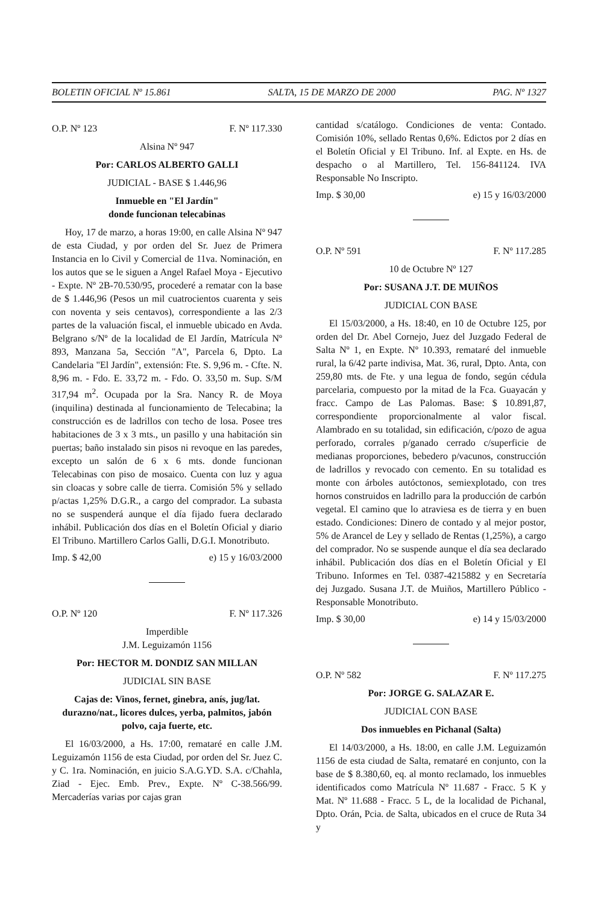BOLETIN OFICIAL Nº 15.861 SALTA, 15 DE MARZO DE 2000 PAG. Nº 1327
O.P. Nº 123 F. Nº 117.330
Alsina Nº 947
Por: CARLOS ALBERTO GALLI
JUDICIAL - BASE $ 1.446,96
Inmueble en "El Jardín"
donde funcionan telecabinas
Hoy, 17 de marzo, a horas 19:00, en calle Alsina Nº 947 de esta Ciudad, y por orden del Sr. Juez de Primera Instancia en lo Civil y Comercial de 11va. Nominación, en los autos que se le siguen a Angel Rafael Moya - Ejecutivo - Expte. Nº 2B-70.530/95, procederé a rematar con la base de $ 1.446,96 (Pesos un mil cuatrocientos cuarenta y seis con noventa y seis centavos), correspondiente a las 2/3 partes de la valuación fiscal, el inmueble ubicado en Avda. Belgrano s/Nº de la localidad de El Jardín, Matrícula Nº 893, Manzana 5a, Sección "A", Parcela 6, Dpto. La Candelaria "El Jardín", extensión: Fte. S. 9,96 m. - Cfte. N. 8,96 m. - Fdo. E. 33,72 m. - Fdo. O. 33,50 m. Sup. S/M 317,94 m<sup>2</sup>. Ocupada por la Sra. Nancy R. de Moya (inquilina) destinada al funcionamiento de Telecabina; la construcción es de ladrillos con techo de losa. Posee tres habitaciones de 3 x 3 mts., un pasillo y una habitación sin puertas; baño instalado sin pisos ni revoque en las paredes, excepto un salón de 6 x 6 mts. donde funcionan Telecabinas con piso de mosaico. Cuenta con luz y agua sin cloacas y sobre calle de tierra. Comisión 5% y sellado p/actas 1,25% D.G.R., a cargo del comprador. La subasta no se suspenderá aunque el día fijado fuera declarado inhábil. Publicación dos días en el Boletín Oficial y diario El Tribuno. Martillero Carlos Galli, D.G.I. Monotributo.
Imp. $ 42,00 e) 15 y 16/03/2000
O.P. Nº 120 F. Nº 117.326
Imperdible
J.M. Leguizamón 1156
Por: HECTOR M. DONDIZ SAN MILLAN
JUDICIAL SIN BASE
Cajas de: Vinos, fernet, ginebra, anís, jug/lat. durazno/nat., licores dulces, yerba, palmitos, jabón polvo, caja fuerte, etc.
El 16/03/2000, a Hs. 17:00, remataré en calle J.M. Leguizamón 1156 de esta Ciudad, por orden del Sr. Juez C. y C. 1ra. Nominación, en juicio S.A.G.YD. S.A. c/Chahla, Ziad - Ejec. Emb. Prev., Expte. Nº C-38.566/99. Mercaderías varias por cajas gran
cantidad s/catálogo. Condiciones de venta: Contado. Comisión 10%, sellado Rentas 0,6%. Edictos por 2 días en el Boletín Oficial y El Tribuno. Inf. al Expte. en Hs. de despacho o al Martillero, Tel. 156-841124. IVA Responsable No Inscripto.
Imp. $ 30,00 e) 15 y 16/03/2000
O.P. Nº 591 F. Nº 117.285
10 de Octubre Nº 127
Por: SUSANA J.T. DE MUIÑOS
JUDICIAL CON BASE
El 15/03/2000, a Hs. 18:40, en 10 de Octubre 125, por orden del Dr. Abel Cornejo, Juez del Juzgado Federal de Salta Nº 1, en Expte. Nº 10.393, remataré del inmueble rural, la 6/42 parte indivisa, Mat. 36, rural, Dpto. Anta, con 259,80 mts. de Fte. y una legua de fondo, según cédula parcelaria, compuesto por la mitad de la Fca. Guayacán y fracc. Campo de Las Palomas. Base: $ 10.891,87, correspondiente proporcionalmente al valor fiscal. Alambrado en su totalidad, sin edificación, c/pozo de agua perforado, corrales p/ganado cerrado c/superficie de medianas proporciones, bebedero p/vacunos, construcción de ladrillos y revocado con cemento. En su totalidad es monte con árboles autóctonos, semiexplotado, con tres hornos construidos en ladrillo para la producción de carbón vegetal. El camino que lo atraviesa es de tierra y en buen estado. Condiciones: Dinero de contado y al mejor postor, 5% de Arancel de Ley y sellado de Rentas (1,25%), a cargo del comprador. No se suspende aunque el día sea declarado inhábil. Publicación dos días en el Boletín Oficial y El Tribuno. Informes en Tel. 0387-4215882 y en Secretaría dej Juzgado. Susana J.T. de Muiños, Martillero Público - Responsable Monotributo.
Imp. $ 30,00 e) 14 y 15/03/2000
O.P. Nº 582 F. Nº 117.275
Por: JORGE G. SALAZAR E.
JUDICIAL CON BASE
Dos inmuebles en Pichanal (Salta)
El 14/03/2000, a Hs. 18:00, en calle J.M. Leguizamón 1156 de esta ciudad de Salta, remataré en conjunto, con la base de $ 8.380,60, eq. al monto reclamado, los inmuebles identificados como Matrícula Nº 11.687 - Fracc. 5 K y Mat. Nº 11.688 - Fracc. 5 L, de la localidad de Pichanal, Dpto. Orán, Pcia. de Salta, ubicados en el cruce de Ruta 34 y